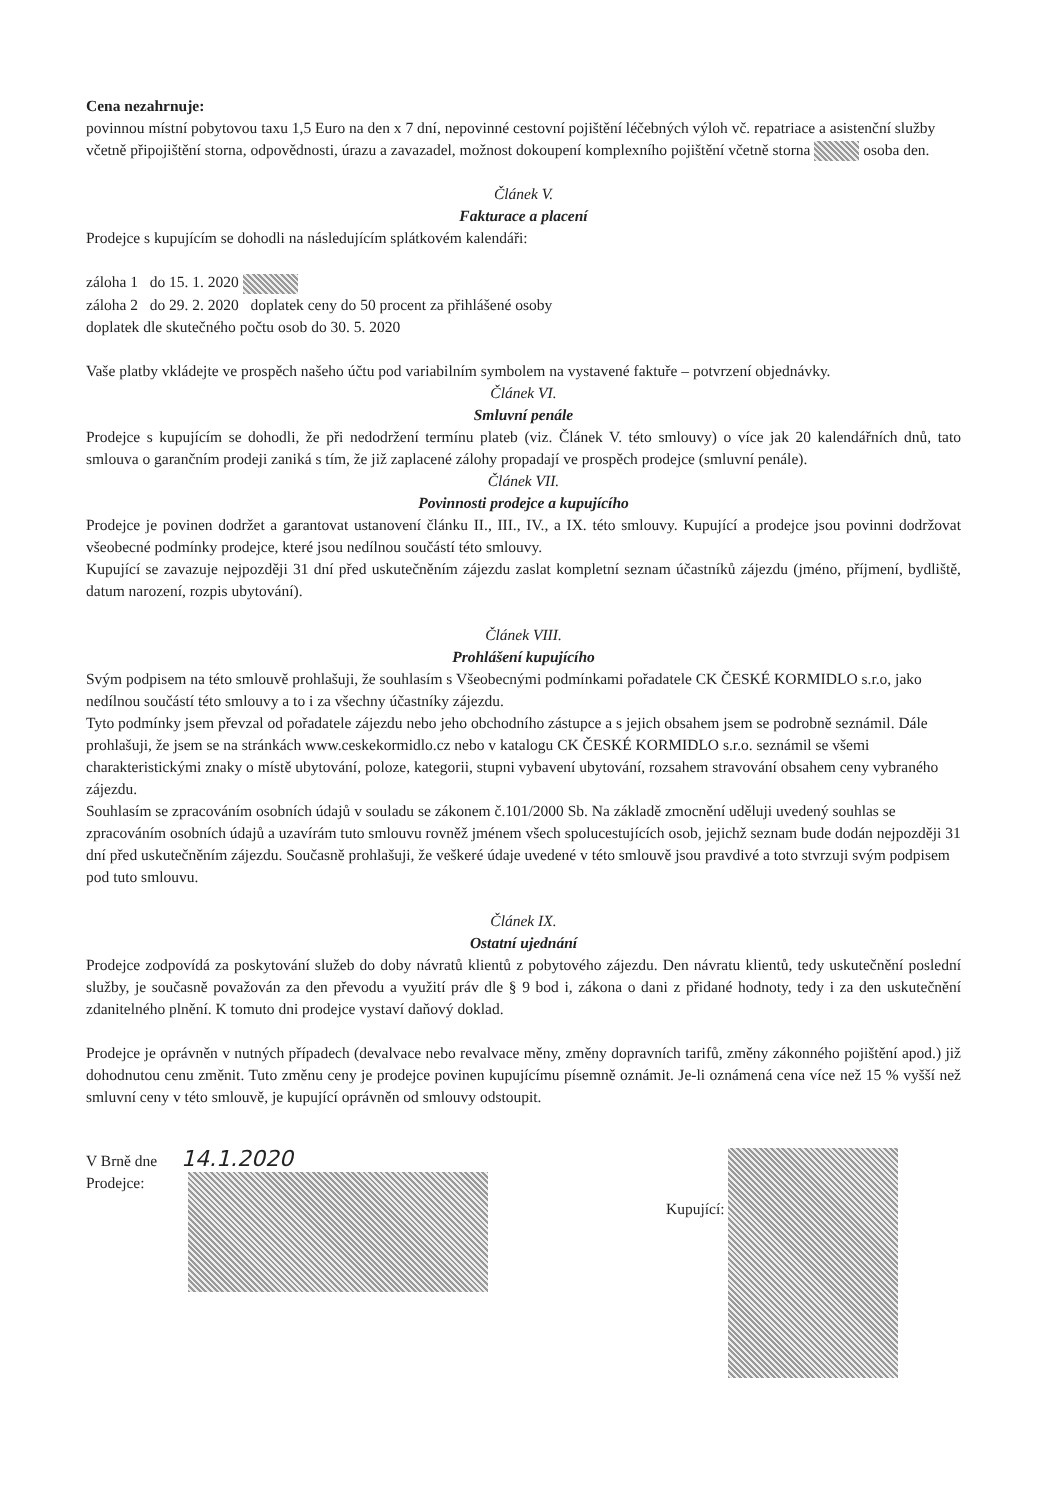Cena nezahrnuje:
povinnou místní pobytovou taxu 1,5 Euro na den x 7 dní, nepovinné cestovní pojištění léčebných výloh vč. repatriace a asistenční služby včetně připojištění storna, odpovědnosti, úrazu a zavazadel, možnost dokoupení komplexního pojištění včetně storna osoba den.
Článek V.
Fakturace a placení
Prodejce s kupujícím se dohodli na následujícím splátkovém kalendáři:
záloha 1 do 15. 1. 2020
záloha 2 do 29. 2. 2020 doplatek ceny do 50 procent za přihlášené osoby
doplatek dle skutečného počtu osob do 30. 5. 2020
Vaše platby vkládejte ve prospěch našeho účtu pod variabilním symbolem na vystavené faktuře – potvrzení objednávky.
Článek VI.
Smluvní penále
Prodejce s kupujícím se dohodli, že při nedodržení termínu plateb (viz. Článek V. této smlouvy) o více jak 20 kalendářních dnů, tato smlouva o garančním prodeji zaniká s tím, že již zaplacené zálohy propadají ve prospěch prodejce (smluvní penále).
Článek VII.
Povinnosti prodejce a kupujícího
Prodejce je povinen dodržet a garantovat ustanovení článku II., III., IV., a IX. této smlouvy. Kupující a prodejce jsou povinni dodržovat všeobecné podmínky prodejce, které jsou nedílnou součástí této smlouvy.
Kupující se zavazuje nejpozději 31 dní před uskutečněním zájezdu zaslat kompletní seznam účastníků zájezdu (jméno, příjmení, bydliště, datum narození, rozpis ubytování).
Článek VIII.
Prohlášení kupujícího
Svým podpisem na této smlouvě prohlašuji, že souhlasím s Všeobecnými podmínkami pořadatele CK ČESKÉ KORMIDLO s.r.o, jako nedílnou součástí této smlouvy a to i za všechny účastníky zájezdu.
Tyto podmínky jsem převzal od pořadatele zájezdu nebo jeho obchodního zástupce a s jejich obsahem jsem se podrobně seznámil. Dále prohlašuji, že jsem se na stránkách www.ceskekormidlo.cz nebo v katalogu CK ČESKÉ KORMIDLO s.r.o. seznámil se všemi charakteristickými znaky o místě ubytování, poloze, kategorii, stupni vybavení ubytování, rozsahem stravování obsahem ceny vybraného zájezdu.
Souhlasím se zpracováním osobních údajů v souladu se zákonem č.101/2000 Sb. Na základě zmocnění uděluji uvedený souhlas se zpracováním osobních údajů a uzavírám tuto smlouvu rovněž jménem všech spolucestujících osob, jejichž seznam bude dodán nejpozději 31 dní před uskutečněním zájezdu. Současně prohlašuji, že veškeré údaje uvedené v této smlouvě jsou pravdivé a toto stvrzuji svým podpisem pod tuto smlouvu.
Článek IX.
Ostatní ujednání
Prodejce zodpovídá za poskytování služeb do doby návratů klientů z pobytového zájezdu. Den návratu klientů, tedy uskutečnění poslední služby, je současně považován za den převodu a využití práv dle § 9 bod i, zákona o dani z přidané hodnoty, tedy i za den uskutečnění zdanitelného plnění. K tomuto dni prodejce vystaví daňový doklad.
Prodejce je oprávněn v nutných případech (devalvace nebo revalvace měny, změny dopravních tarifů, změny zákonného pojištění apod.) již dohodnutou cenu změnit. Tuto změnu ceny je prodejce povinen kupujícímu písemně oznámit. Je-li oznámená cena více než 15 % vyšší než smluvní ceny v této smlouvě, je kupující oprávněn od smlouvy odstoupit.
V Brně dne 14.1.2020
Prodejce:
Kupující: